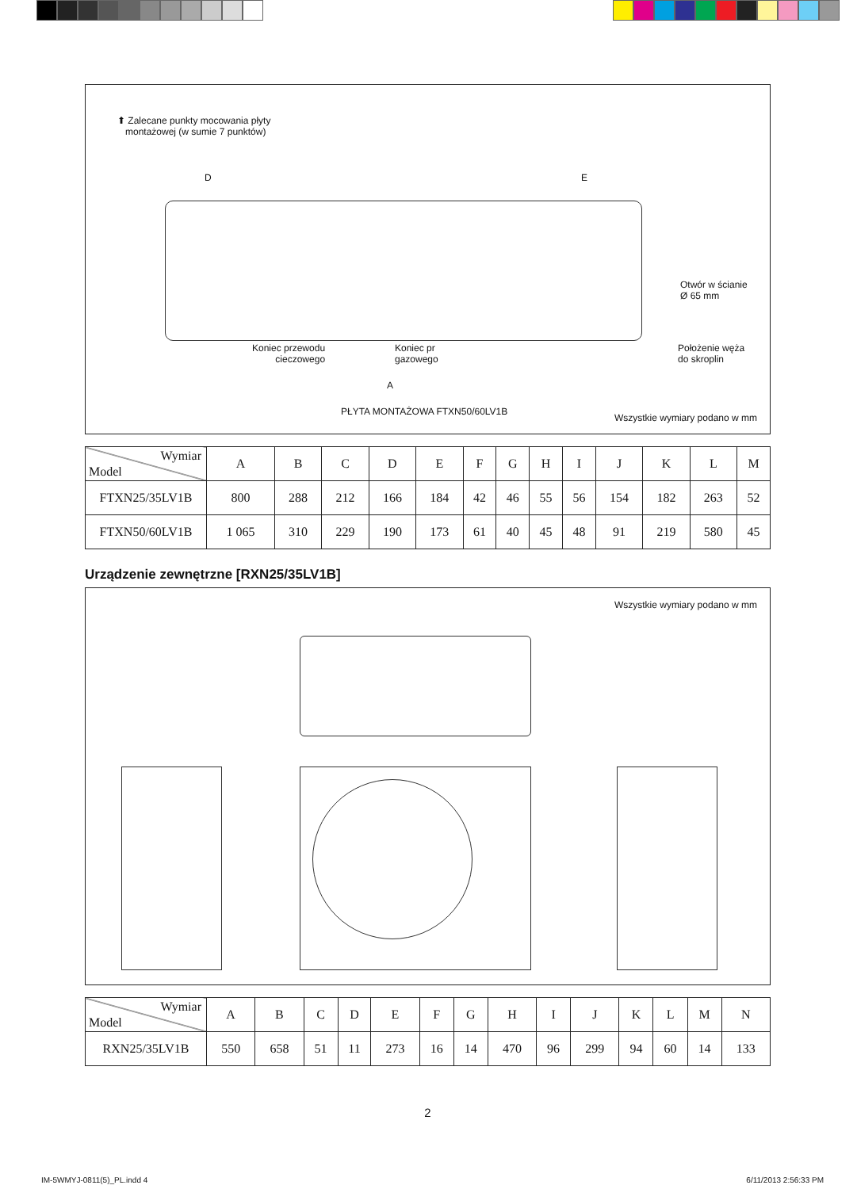⬆ Zalecane punkty mocowania płyty
montażowej (w sumie 7 punktów)
D E
Otwór w ścianie
Ø 65 mm
Koniec przewodu
cieczowego
Koniec pr
gazowego
Położenie węża
do skroplin
A
PŁYTA MONTAŻOWA FTXN50/60LV1B
Wszystkie wymiary podano w mm
| Wymiar Model | A | B | C | D | E | F | G | H | I | J | K | L | M |
| --- | --- | --- | --- | --- | --- | --- | --- | --- | --- | --- | --- | --- | --- |
| FTXN25/35LV1B | 800 | 288 | 212 | 166 | 184 | 42 | 46 | 55 | 56 | 154 | 182 | 263 | 52 |
| FTXN50/60LV1B | 1 065 | 310 | 229 | 190 | 173 | 61 | 40 | 45 | 48 | 91 | 219 | 580 | 45 |
Urządzenie zewnętrzne [RXN25/35LV1B]
Wszystkie wymiary podano w mm
| Wymiar Model | A | B | C | D | E | F | G | H | I | J | K | L | M | N |
| --- | --- | --- | --- | --- | --- | --- | --- | --- | --- | --- | --- | --- | --- | --- |
| RXN25/35LV1B | 550 | 658 | 51 | 11 | 273 | 16 | 14 | 470 | 96 | 299 | 94 | 60 | 14 | 133 |
2
IM-5WMYJ-0811(5)_PL.indd 4 6/11/2013 2:56:33 PM